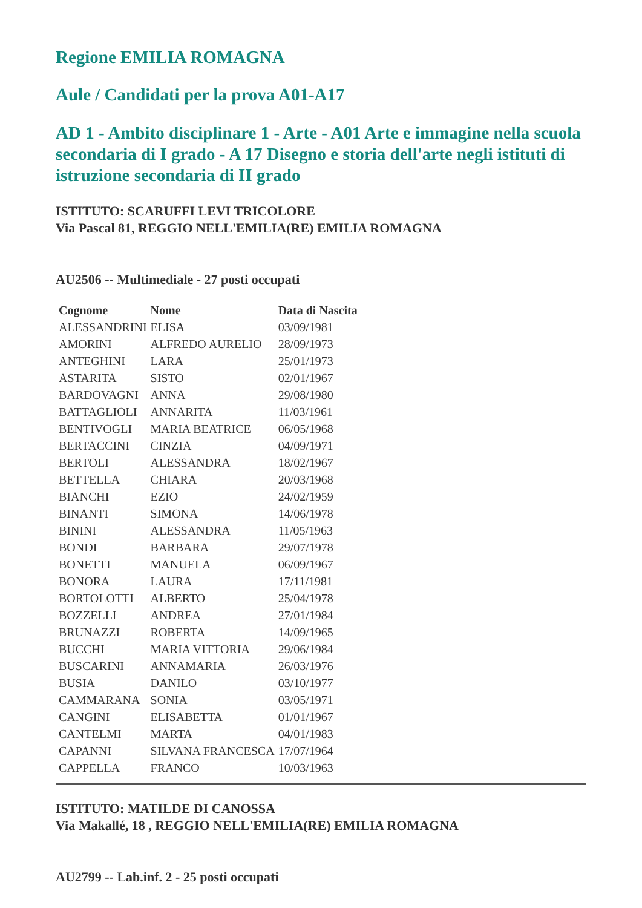Regione EMILIA ROMAGNA
Aule / Candidati per la prova A01-A17
AD 1 - Ambito disciplinare 1 - Arte - A01 Arte e immagine nella scuola secondaria di I grado - A 17 Disegno e storia dell'arte negli istituti di istruzione secondaria di II grado
ISTITUTO: SCARUFFI LEVI TRICOLORE
Via Pascal 81, REGGIO NELL'EMILIA(RE) EMILIA ROMAGNA
AU2506 -- Multimediale - 27 posti occupati
| Cognome | Nome | Data di Nascita |
| --- | --- | --- |
| ALESSANDRINI | ELISA | 03/09/1981 |
| AMORINI | ALFREDO AURELIO | 28/09/1973 |
| ANTEGHINI | LARA | 25/01/1973 |
| ASTARITA | SISTO | 02/01/1967 |
| BARDOVAGNI | ANNA | 29/08/1980 |
| BATTAGLIOLI | ANNARITA | 11/03/1961 |
| BENTIVOGLI | MARIA BEATRICE | 06/05/1968 |
| BERTACCINI | CINZIA | 04/09/1971 |
| BERTOLI | ALESSANDRA | 18/02/1967 |
| BETTELLA | CHIARA | 20/03/1968 |
| BIANCHI | EZIO | 24/02/1959 |
| BINANTI | SIMONA | 14/06/1978 |
| BININI | ALESSANDRA | 11/05/1963 |
| BONDI | BARBARA | 29/07/1978 |
| BONETTI | MANUELA | 06/09/1967 |
| BONORA | LAURA | 17/11/1981 |
| BORTOLOTTI | ALBERTO | 25/04/1978 |
| BOZZELLI | ANDREA | 27/01/1984 |
| BRUNAZZI | ROBERTA | 14/09/1965 |
| BUCCHI | MARIA VITTORIA | 29/06/1984 |
| BUSCARINI | ANNAMARIA | 26/03/1976 |
| BUSIA | DANILO | 03/10/1977 |
| CAMMARANA | SONIA | 03/05/1971 |
| CANGINI | ELISABETTA | 01/01/1967 |
| CANTELMI | MARTA | 04/01/1983 |
| CAPANNI | SILVANA FRANCESCA | 17/07/1964 |
| CAPPELLA | FRANCO | 10/03/1963 |
ISTITUTO: MATILDE DI CANOSSA
Via Makallé, 18 , REGGIO NELL'EMILIA(RE) EMILIA ROMAGNA
AU2799 -- Lab.inf. 2 - 25 posti occupati